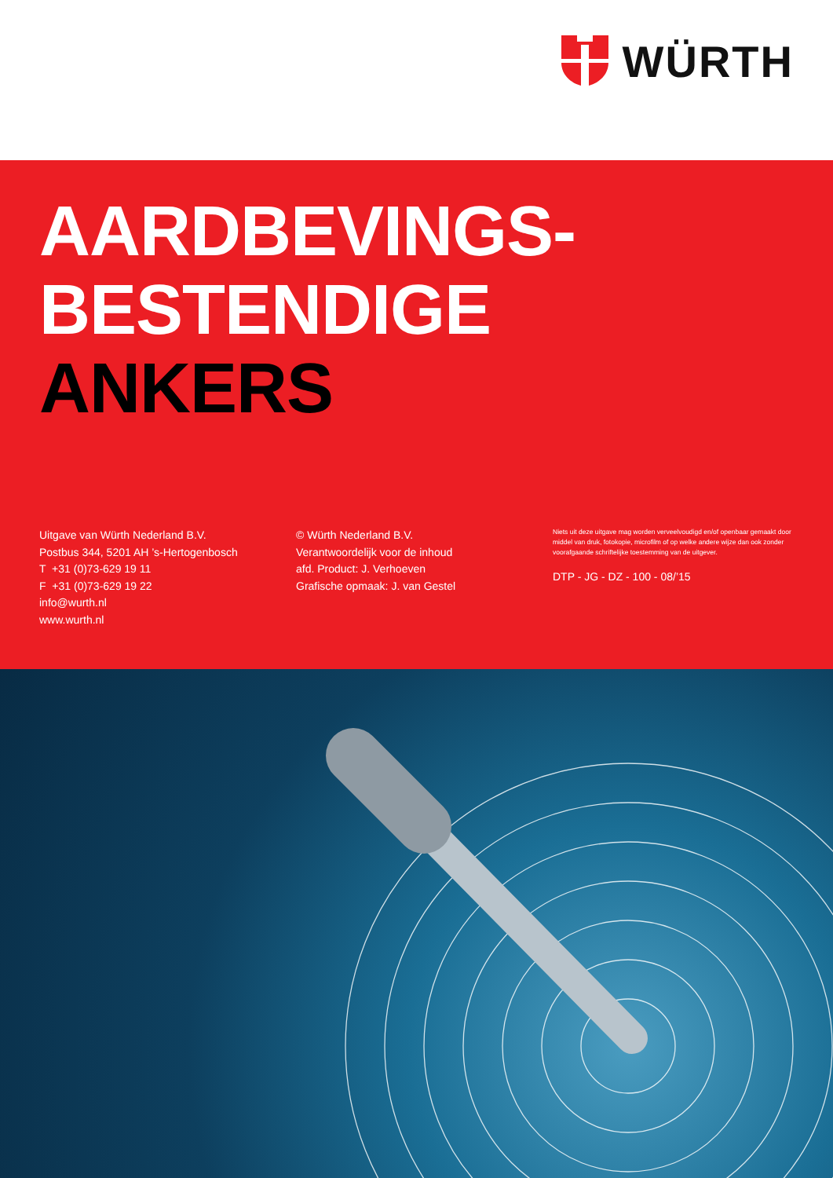WÜRTH
AARDBEVINGS-
BESTENDIGE ANKERS
Uitgave van Würth Nederland B.V.
Postbus 344, 5201 AH ’s-Hertogenbosch
T +31 (0)73-629 19 11
F +31 (0)73-629 19 22
info@wurth.nl
www.wurth.nl
© Würth Nederland B.V.
Verantwoordelijk voor de inhoud
afd. Product: J. Verhoeven
Grafische opmaak: J. van Gestel
Niets uit deze uitgave mag worden verveelvoudigd en/of openbaar gemaakt door middel van druk, fotokopie, microfilm of op welke andere wijze dan ook zonder voorafgaande schriftelijke toestemming van de uitgever.
DTP - JG - DZ - 100 - 08/’15